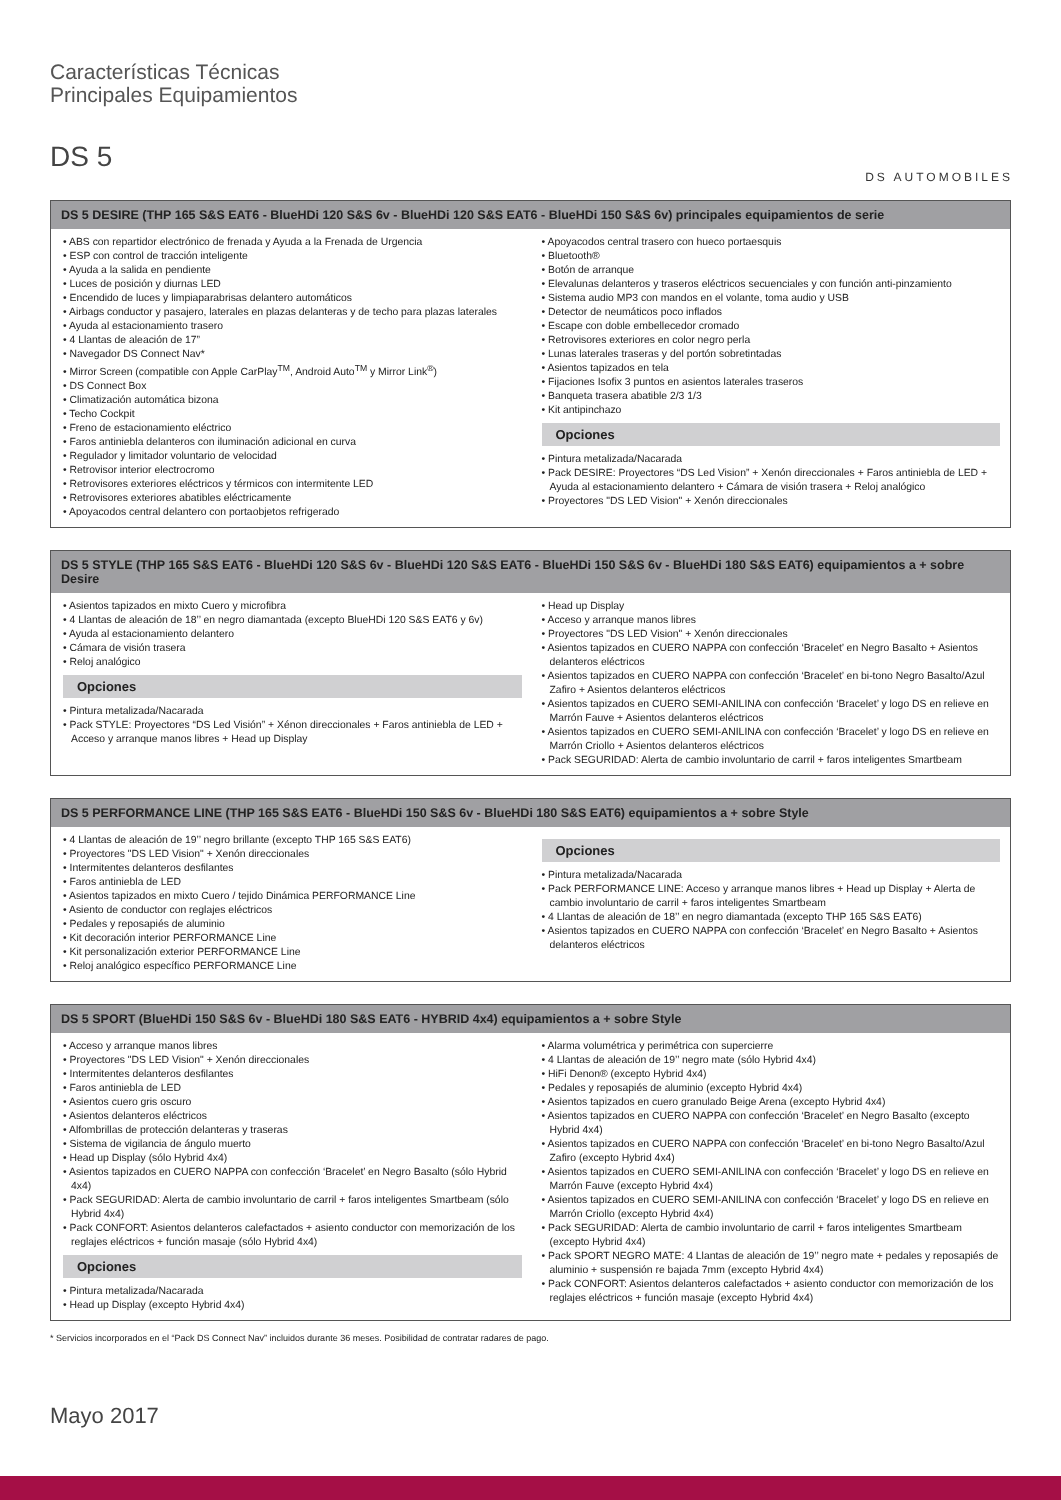Características Técnicas
Principales Equipamientos
DS 5
DS AUTOMOBILES
DS 5 DESIRE (THP 165 S&S EAT6 - BlueHDi 120 S&S 6v - BlueHDi 120 S&S EAT6 - BlueHDi 150 S&S 6v) principales equipamientos de serie
• ABS con repartidor electrónico de frenada y Ayuda a la Frenada de Urgencia
• ESP con control de tracción inteligente
• Ayuda a la salida en pendiente
• Luces de posición y diurnas LED
• Encendido de luces y limpiaparabrisas delantero automáticos
• Airbags conductor y pasajero, laterales en plazas delanteras y de techo para plazas laterales
• Ayuda al estacionamiento trasero
• 4 Llantas de aleación de 17”
• Navegador DS Connect Nav*
• Mirror Screen (compatible con Apple CarPlay<sup>TM</sup>, Android Auto<sup>TM</sup> y Mirror Link<sup>®</sup>)
• DS Connect Box
• Climatización automática bizona
• Techo Cockpit
• Freno de estacionamiento eléctrico
• Faros antiniebla delanteros con iluminación adicional en curva
• Regulador y limitador voluntario de velocidad
• Retrovisor interior electrocromo
• Retrovisores exteriores eléctricos y térmicos con intermitente LED
• Retrovisores exteriores abatibles eléctricamente
• Apoyacodos central delantero con portaobjetos refrigerado
• Apoyacodos central trasero con hueco portaesquis
• Bluetooth®
• Botón de arranque
• Elevalunas delanteros y traseros eléctricos secuenciales y con función anti-pinzamiento
• Sistema audio MP3 con mandos en el volante, toma audio y USB
• Detector de neumáticos poco inflados
• Escape con doble embellecedor cromado
• Retrovisores exteriores en color negro perla
• Lunas laterales traseras y del portón sobretintadas
• Asientos tapizados en tela
• Fijaciones Isofix 3 puntos en asientos laterales traseros
• Banqueta trasera abatible 2/3 1/3
• Kit antipinchazo
Opciones
• Pintura metalizada/Nacarada
• Pack DESIRE: Proyectores “DS Led Vision” + Xenón direccionales + Faros antiniebla de LED + Ayuda al estacionamiento delantero + Cámara de visión trasera + Reloj analógico
• Proyectores "DS LED Vision" + Xenón direccionales
DS 5 STYLE (THP 165 S&S EAT6 - BlueHDi 120 S&S 6v - BlueHDi 120 S&S EAT6 - BlueHDi 150 S&S 6v - BlueHDi 180 S&S EAT6) equipamientos a + sobre Desire
• Asientos tapizados en mixto Cuero y microfibra
• 4 Llantas de aleación de 18’’ en negro diamantada (excepto BlueHDi 120 S&S EAT6 y 6v)
• Ayuda al estacionamiento delantero
• Cámara de visión trasera
• Reloj analógico
Opciones
• Pintura metalizada/Nacarada
• Pack STYLE: Proyectores “DS Led Visión” + Xénon direccionales + Faros antiniebla de LED + Acceso y arranque manos libres + Head up Display
• Head up Display
• Acceso y arranque manos libres
• Proyectores "DS LED Vision" + Xenón direccionales
• Asientos tapizados en CUERO NAPPA con confección ‘Bracelet’ en Negro Basalto + Asientos delanteros eléctricos
• Asientos tapizados en CUERO NAPPA con confección ‘Bracelet’ en bi-tono Negro Basalto/Azul Zafiro + Asientos delanteros eléctricos
• Asientos tapizados en CUERO SEMI-ANILINA con confección ‘Bracelet’ y logo DS en relieve en Marrón Fauve + Asientos delanteros eléctricos
• Asientos tapizados en CUERO SEMI-ANILINA con confección ‘Bracelet’ y logo DS en relieve en Marrón Criollo + Asientos delanteros eléctricos
• Pack SEGURIDAD: Alerta de cambio involuntario de carril + faros inteligentes Smartbeam
DS 5 PERFORMANCE LINE (THP 165 S&S EAT6 - BlueHDi 150 S&S 6v - BlueHDi 180 S&S EAT6) equipamientos a + sobre Style
• 4 Llantas de aleación de 19’’ negro brillante (excepto THP 165 S&S EAT6)
• Proyectores "DS LED Vision" + Xenón direccionales
• Intermitentes delanteros desfilantes
• Faros antiniebla de LED
• Asientos tapizados en mixto Cuero / tejido Dinámica PERFORMANCE Line
• Asiento de conductor con reglajes eléctricos
• Pedales y reposapiés de aluminio
• Kit decoración interior PERFORMANCE Line
• Kit personalización exterior PERFORMANCE Line
• Reloj analógico específico PERFORMANCE Line
Opciones
• Pintura metalizada/Nacarada
• Pack PERFORMANCE LINE: Acceso y arranque manos libres + Head up Display + Alerta de cambio involuntario de carril + faros inteligentes Smartbeam
• 4 Llantas de aleación de 18’’ en negro diamantada (excepto THP 165 S&S EAT6)
• Asientos tapizados en CUERO NAPPA con confección ‘Bracelet’ en Negro Basalto + Asientos delanteros eléctricos
DS 5 SPORT (BlueHDi 150 S&S 6v - BlueHDi 180 S&S EAT6 - HYBRID 4x4) equipamientos a + sobre Style
• Acceso y arranque manos libres
• Proyectores "DS LED Vision" + Xenón direccionales
• Intermitentes delanteros desfilantes
• Faros antiniebla de LED
• Asientos cuero gris oscuro
• Asientos delanteros eléctricos
• Alfombrillas de protección delanteras y traseras
• Sistema de vigilancia de ángulo muerto
• Head up Display (sólo Hybrid 4x4)
• Asientos tapizados en CUERO NAPPA con confección ‘Bracelet’ en Negro Basalto (sólo Hybrid 4x4)
• Pack SEGURIDAD: Alerta de cambio involuntario de carril + faros inteligentes Smartbeam (sólo Hybrid 4x4)
• Pack CONFORT: Asientos delanteros calefactados + asiento conductor con memorización de los reglajes eléctricos + función masaje (sólo Hybrid 4x4)
Opciones
• Pintura metalizada/Nacarada
• Head up Display (excepto Hybrid 4x4)
• Alarma volumétrica y perimétrica con supercierre
• 4 Llantas de aleación de 19’’ negro mate (sólo Hybrid 4x4)
• HiFi Denon® (excepto Hybrid 4x4)
• Pedales y reposapiés de aluminio (excepto Hybrid 4x4)
• Asientos tapizados en cuero granulado Beige Arena (excepto Hybrid 4x4)
• Asientos tapizados en CUERO NAPPA con confección ‘Bracelet’ en Negro Basalto (excepto Hybrid 4x4)
• Asientos tapizados en CUERO NAPPA con confección ‘Bracelet’ en bi-tono Negro Basalto/Azul Zafiro (excepto Hybrid 4x4)
• Asientos tapizados en CUERO SEMI-ANILINA con confección ‘Bracelet’ y logo DS en relieve en Marrón Fauve (excepto Hybrid 4x4)
• Asientos tapizados en CUERO SEMI-ANILINA con confección ‘Bracelet’ y logo DS en relieve en Marrón Criollo (excepto Hybrid 4x4)
• Pack SEGURIDAD: Alerta de cambio involuntario de carril + faros inteligentes Smartbeam (excepto Hybrid 4x4)
• Pack SPORT NEGRO MATE: 4 Llantas de aleación de 19’’ negro mate + pedales y reposapiés de aluminio + suspensión re bajada 7mm (excepto Hybrid 4x4)
• Pack CONFORT: Asientos delanteros calefactados + asiento conductor con memorización de los reglajes eléctricos + función masaje (excepto Hybrid 4x4)
* Servicios incorporados en el “Pack DS Connect Nav” incluidos durante 36 meses. Posibilidad de contratar radares de pago.
Mayo 2017